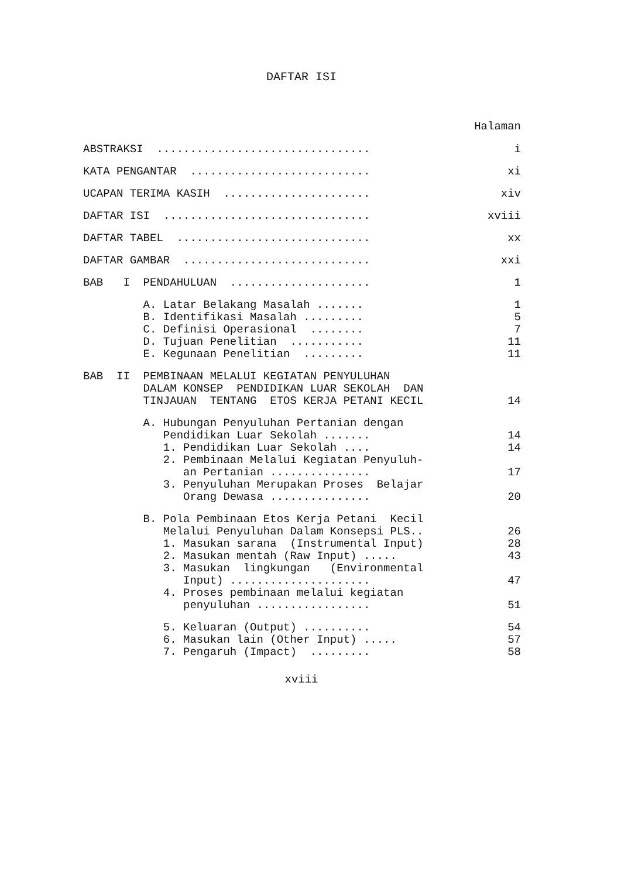DAFTAR ISI
Halaman
ABSTRAKSI ................................ i
KATA PENGANTAR ........................... xi
UCAPAN TERIMA KASIH ...................... xiv
DAFTAR ISI ............................... xviii
DAFTAR TABEL ............................. xx
DAFTAR GAMBAR ............................ xxi
BAB I PENDAHULUAN ..................... 1
A. Latar Belakang Masalah ....... 1
B. Identifikasi Masalah ......... 5
C. Definisi Operasional ........ 7
D. Tujuan Penelitian ........... 11
E. Kegunaan Penelitian ......... 11
BAB II PEMBINAAN MELALUI KEGIATAN PENYULUHAN
DALAM KONSEP PENDIDIKAN LUAR SEKOLAH DAN
TINJAUAN TENTANG ETOS KERJA PETANI KECIL 14
A. Hubungan Penyuluhan Pertanian dengan
Pendidikan Luar Sekolah ....... 14
1. Pendidikan Luar Sekolah .... 14
2. Pembinaan Melalui Kegiatan Penyuluh-
an Pertanian ............... 17
3. Penyuluhan Merupakan Proses Belajar
Orang Dewasa ............... 20
B. Pola Pembinaan Etos Kerja Petani Kecil
Melalui Penyuluhan Dalam Konsepsi PLS.. 26
1. Masukan sarana (Instrumental Input) 28
2. Masukan mentah (Raw Input) ..... 43
3. Masukan lingkungan (Environmental
Input) ..................... 47
4. Proses pembinaan melalui kegiatan
penyuluhan ................. 51
5. Keluaran (Output) .......... 54
6. Masukan lain (Other Input) ..... 57
7. Pengaruh (Impact) ......... 58
xviii